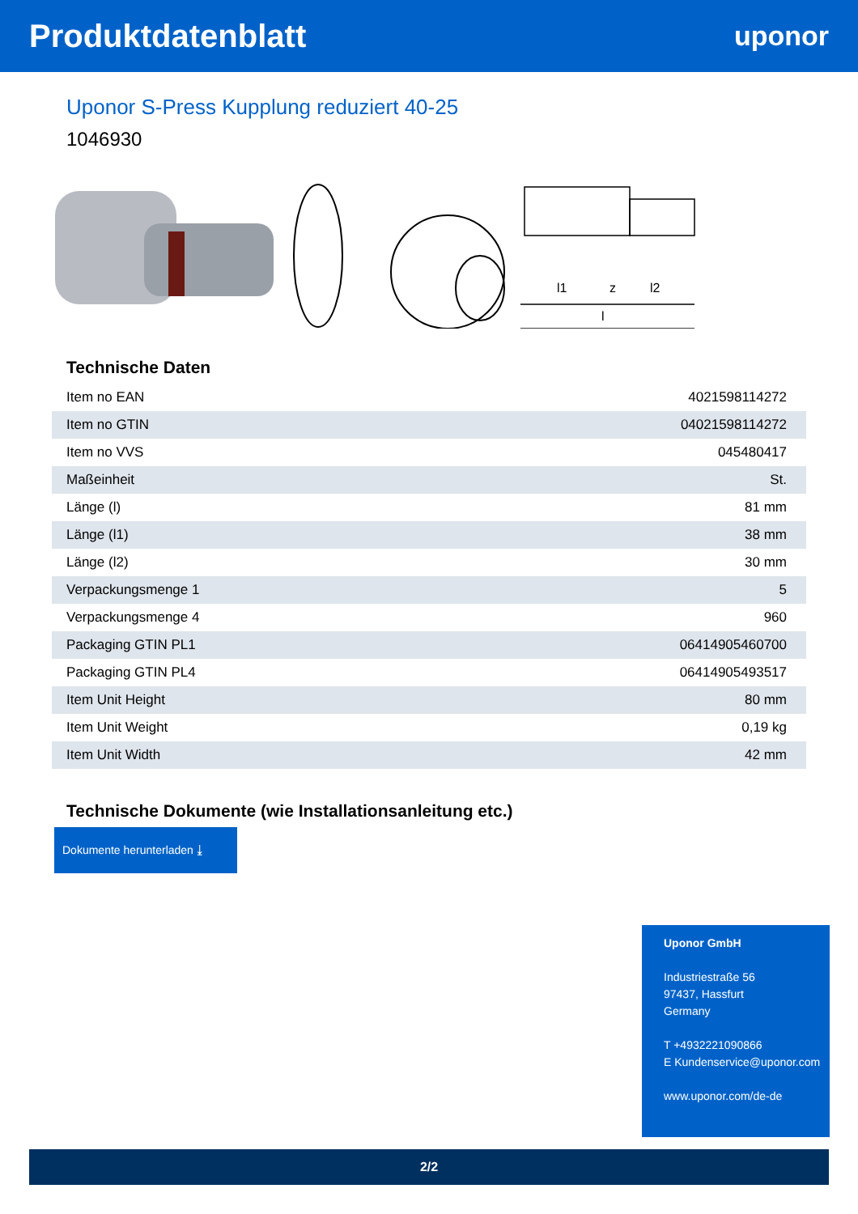Produktdatenblatt
uponor
Uponor S-Press Kupplung reduziert 40-25
1046930
l1
z
l2
l
Technische Daten
| Item no EAN | 4021598114272 |
| Item no GTIN | 04021598114272 |
| Item no VVS | 045480417 |
| Maßeinheit | St. |
| Länge (l) | 81 mm |
| Länge (l1) | 38 mm |
| Länge (l2) | 30 mm |
| Verpackungsmenge 1 | 5 |
| Verpackungsmenge 4 | 960 |
| Packaging GTIN PL1 | 06414905460700 |
| Packaging GTIN PL4 | 06414905493517 |
| Item Unit Height | 80 mm |
| Item Unit Weight | 0,19 kg |
| Item Unit Width | 42 mm |
Technische Dokumente (wie Installationsanleitung etc.)
Dokumente herunterladen ⤓
Uponor GmbH
Industriestraße 56
97437, Hassfurt
Germany
T +4932221090866
E Kundenservice@uponor.com
www.uponor.com/de-de
2/2